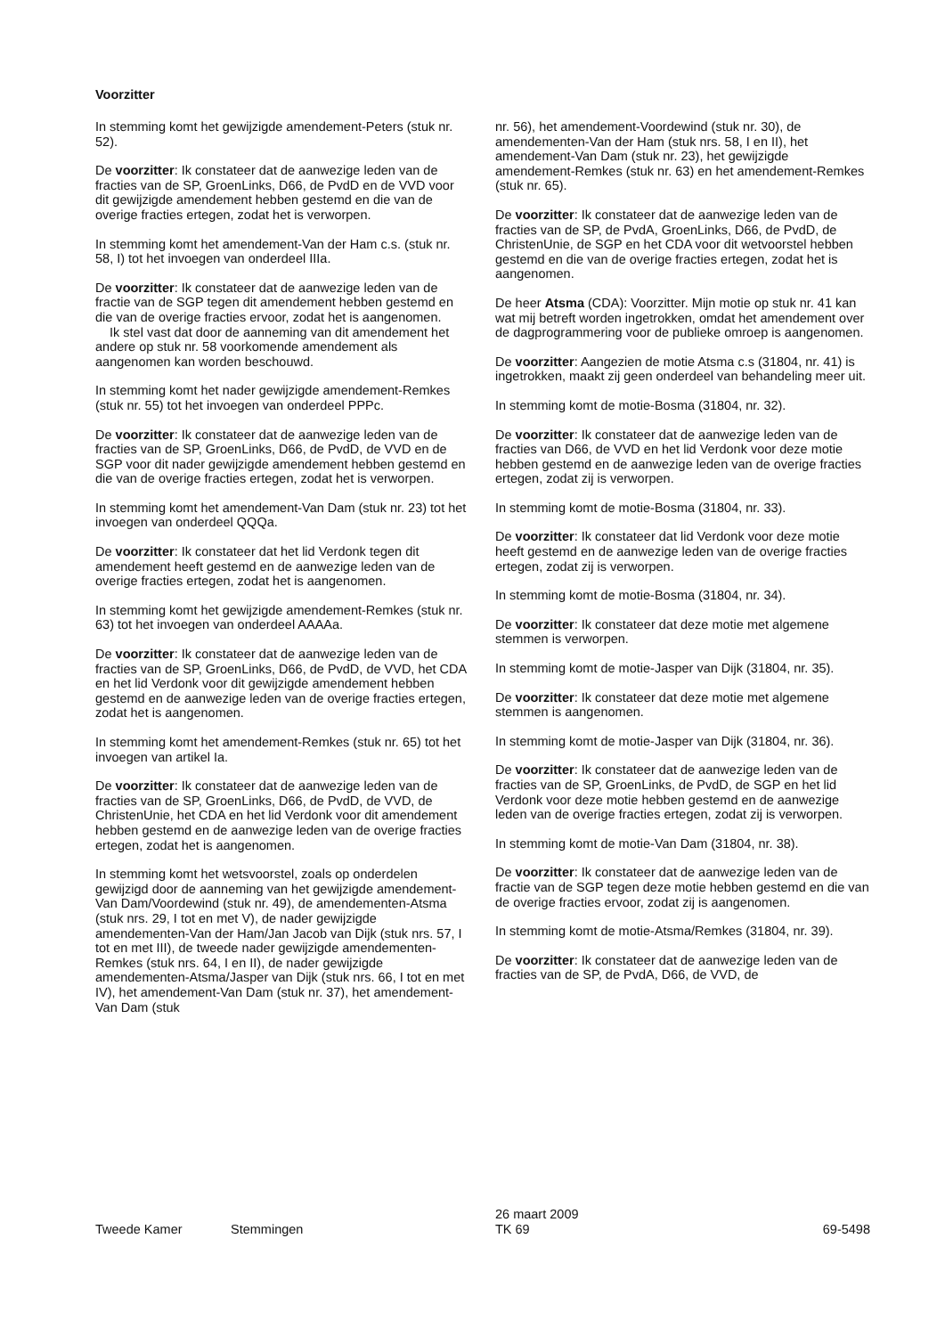Voorzitter
In stemming komt het gewijzigde amendement-Peters (stuk nr. 52).
De voorzitter: Ik constateer dat de aanwezige leden van de fracties van de SP, GroenLinks, D66, de PvdD en de VVD voor dit gewijzigde amendement hebben gestemd en die van de overige fracties ertegen, zodat het is verworpen.
In stemming komt het amendement-Van der Ham c.s. (stuk nr. 58, I) tot het invoegen van onderdeel IIIa.
De voorzitter: Ik constateer dat de aanwezige leden van de fractie van de SGP tegen dit amendement hebben gestemd en die van de overige fracties ervoor, zodat het is aangenomen.
Ik stel vast dat door de aanneming van dit amendement het andere op stuk nr. 58 voorkomende amendement als aangenomen kan worden beschouwd.
In stemming komt het nader gewijzigde amendement-Remkes (stuk nr. 55) tot het invoegen van onderdeel PPPc.
De voorzitter: Ik constateer dat de aanwezige leden van de fracties van de SP, GroenLinks, D66, de PvdD, de VVD en de SGP voor dit nader gewijzigde amendement hebben gestemd en die van de overige fracties ertegen, zodat het is verworpen.
In stemming komt het amendement-Van Dam (stuk nr. 23) tot het invoegen van onderdeel QQQa.
De voorzitter: Ik constateer dat het lid Verdonk tegen dit amendement heeft gestemd en de aanwezige leden van de overige fracties ertegen, zodat het is aangenomen.
In stemming komt het gewijzigde amendement-Remkes (stuk nr. 63) tot het invoegen van onderdeel AAAAa.
De voorzitter: Ik constateer dat de aanwezige leden van de fracties van de SP, GroenLinks, D66, de PvdD, de VVD, het CDA en het lid Verdonk voor dit gewijzigde amendement hebben gestemd en de aanwezige leden van de overige fracties ertegen, zodat het is aangenomen.
In stemming komt het amendement-Remkes (stuk nr. 65) tot het invoegen van artikel Ia.
De voorzitter: Ik constateer dat de aanwezige leden van de fracties van de SP, GroenLinks, D66, de PvdD, de VVD, de ChristenUnie, het CDA en het lid Verdonk voor dit amendement hebben gestemd en de aanwezige leden van de overige fracties ertegen, zodat het is aangenomen.
In stemming komt het wetsvoorstel, zoals op onderdelen gewijzigd door de aanneming van het gewijzigde amendement-Van Dam/Voordewind (stuk nr. 49), de amendementen-Atsma (stuk nrs. 29, I tot en met V), de nader gewijzigde amendementen-Van der Ham/Jan Jacob van Dijk (stuk nrs. 57, I tot en met III), de tweede nader gewijzigde amendementen-Remkes (stuk nrs. 64, I en II), de nader gewijzigde amendementen-Atsma/Jasper van Dijk (stuk nrs. 66, I tot en met IV), het amendement-Van Dam (stuk nr. 37), het amendement-Van Dam (stuk
nr. 56), het amendement-Voordewind (stuk nr. 30), de amendementen-Van der Ham (stuk nrs. 58, I en II), het amendement-Van Dam (stuk nr. 23), het gewijzigde amendement-Remkes (stuk nr. 63) en het amendement-Remkes (stuk nr. 65).
De voorzitter: Ik constateer dat de aanwezige leden van de fracties van de SP, de PvdA, GroenLinks, D66, de PvdD, de ChristenUnie, de SGP en het CDA voor dit wetvoorstel hebben gestemd en die van de overige fracties ertegen, zodat het is aangenomen.
De heer Atsma (CDA): Voorzitter. Mijn motie op stuk nr. 41 kan wat mij betreft worden ingetrokken, omdat het amendement over de dagprogrammering voor de publieke omroep is aangenomen.
De voorzitter: Aangezien de motie Atsma c.s (31804, nr. 41) is ingetrokken, maakt zij geen onderdeel van behandeling meer uit.
In stemming komt de motie-Bosma (31804, nr. 32).
De voorzitter: Ik constateer dat de aanwezige leden van de fracties van D66, de VVD en het lid Verdonk voor deze motie hebben gestemd en de aanwezige leden van de overige fracties ertegen, zodat zij is verworpen.
In stemming komt de motie-Bosma (31804, nr. 33).
De voorzitter: Ik constateer dat lid Verdonk voor deze motie heeft gestemd en de aanwezige leden van de overige fracties ertegen, zodat zij is verworpen.
In stemming komt de motie-Bosma (31804, nr. 34).
De voorzitter: Ik constateer dat deze motie met algemene stemmen is verworpen.
In stemming komt de motie-Jasper van Dijk (31804, nr. 35).
De voorzitter: Ik constateer dat deze motie met algemene stemmen is aangenomen.
In stemming komt de motie-Jasper van Dijk (31804, nr. 36).
De voorzitter: Ik constateer dat de aanwezige leden van de fracties van de SP, GroenLinks, de PvdD, de SGP en het lid Verdonk voor deze motie hebben gestemd en de aanwezige leden van de overige fracties ertegen, zodat zij is verworpen.
In stemming komt de motie-Van Dam (31804, nr. 38).
De voorzitter: Ik constateer dat de aanwezige leden van de fractie van de SGP tegen deze motie hebben gestemd en die van de overige fracties ervoor, zodat zij is aangenomen.
In stemming komt de motie-Atsma/Remkes (31804, nr. 39).
De voorzitter: Ik constateer dat de aanwezige leden van de fracties van de SP, de PvdA, D66, de VVD, de
Tweede Kamer
Stemmingen
26 maart 2009
TK 69
69-5498